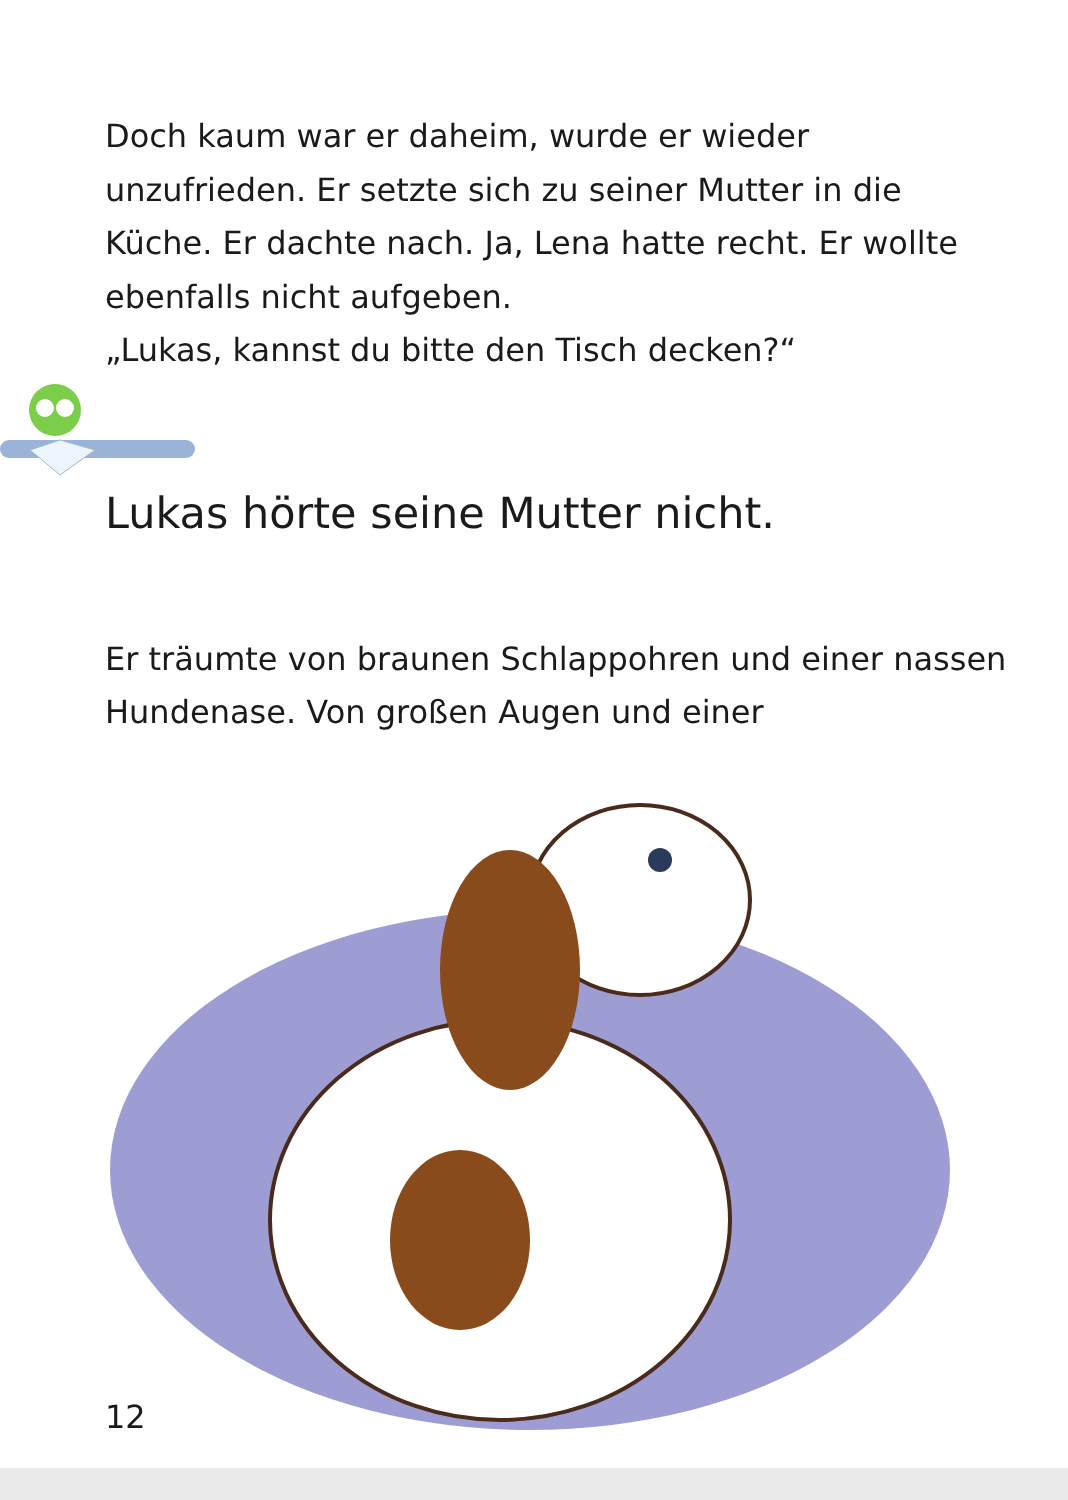Doch kaum war er daheim, wurde er wieder unzufrieden. Er setzte sich zu seiner Mutter in die Küche. Er dachte nach. Ja, Lena hatte recht. Er wollte ebenfalls nicht aufgeben.
„Lukas, kannst du bitte den Tisch decken?“
Lukas hörte seine Mutter nicht.
Er träumte von braunen Schlappohren und einer nassen Hundenase. Von großen Augen und einer
12